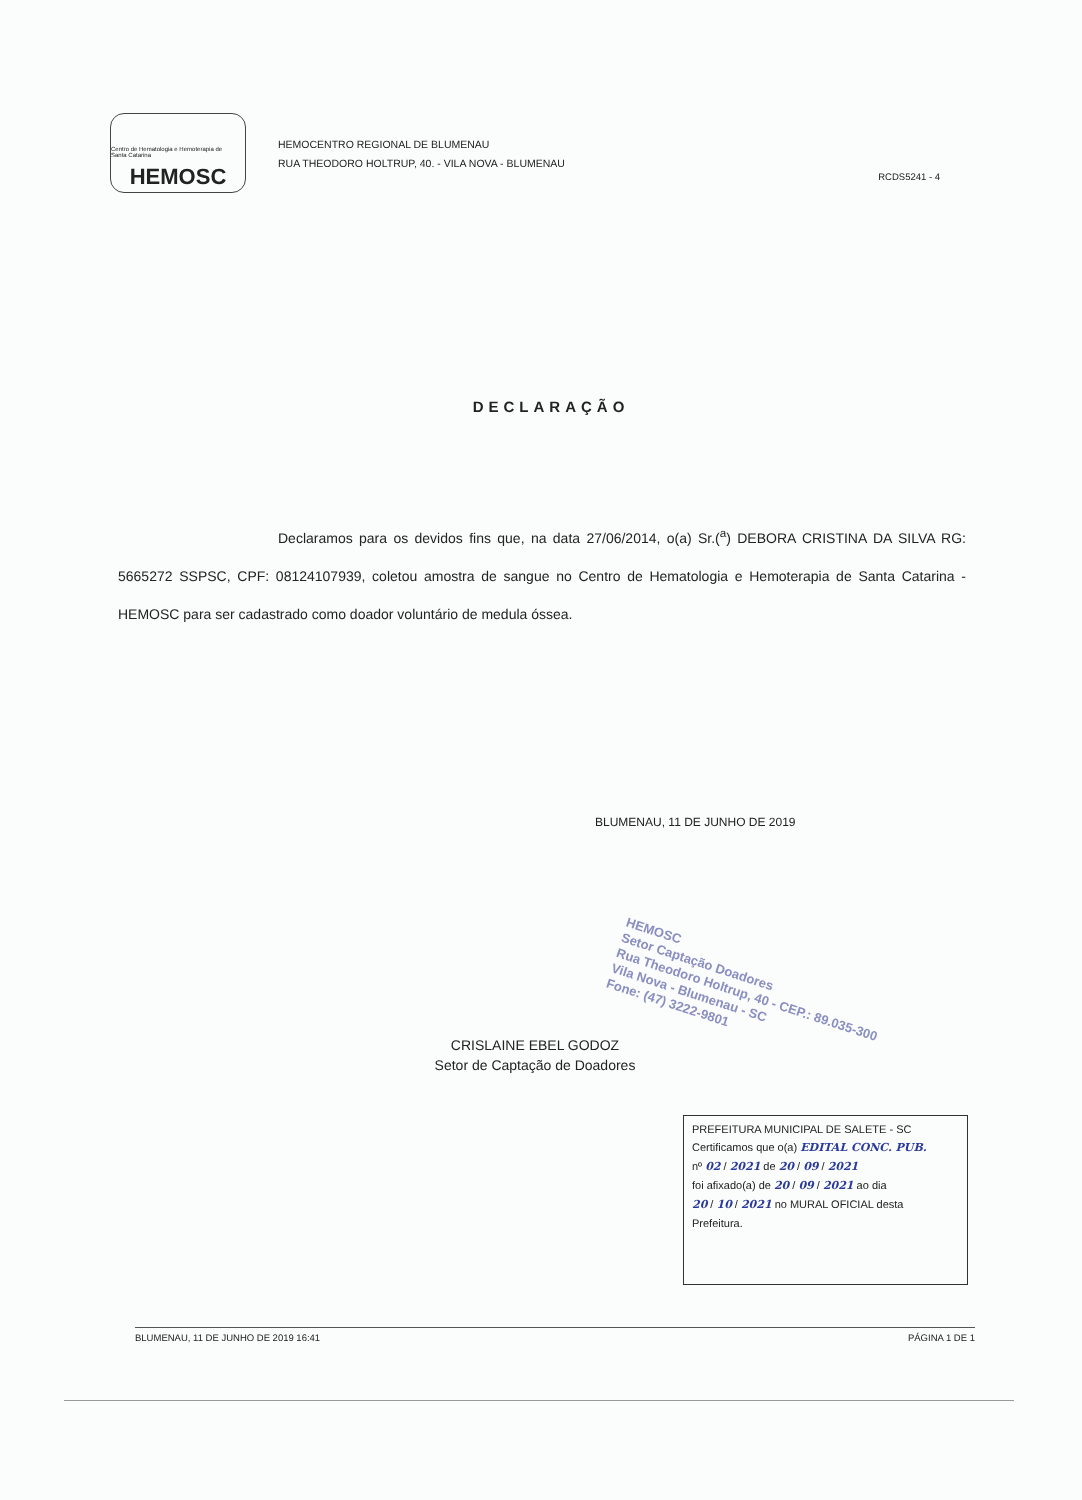Centro de Hematologia e Hemoterapia de Santa Catarina
HEMOSC
HEMOCENTRO REGIONAL DE BLUMENAU
RUA THEODORO HOLTRUP, 40. - VILA NOVA - BLUMENAU
RCDS5241 - 4
DECLARAÇÃO
Declaramos para os devidos fins que, na data 27/06/2014, o(a) Sr.(<sup>a</sup>) DEBORA CRISTINA DA SILVA RG: 5665272 SSPSC, CPF: 08124107939, coletou amostra de sangue no Centro de Hematologia e Hemoterapia de Santa Catarina - HEMOSC para ser cadastrado como doador voluntário de medula óssea.
BLUMENAU, 11 DE JUNHO DE 2019
HEMOSC
Setor Captação Doadores
Rua Theodoro Holtrup, 40 - CEP.: 89.035-300
Vila Nova - Blumenau - SC
Fone: (47) 3222-9801
CRISLAINE EBEL GODOZ
Setor de Captação de Doadores
PREFEITURA MUNICIPAL DE SALETE - SC
Certificamos que o(a) EDITAL CONC. PUB.
nº 02 / 2021 de 20 / 09 / 2021
foi afixado(a) de 20 / 09 / 2021 ao dia
20 / 10 / 2021 no MURAL OFICIAL desta
Prefeitura.
BLUMENAU, 11 DE JUNHO DE 2019 16:41 PÁGINA 1 DE 1